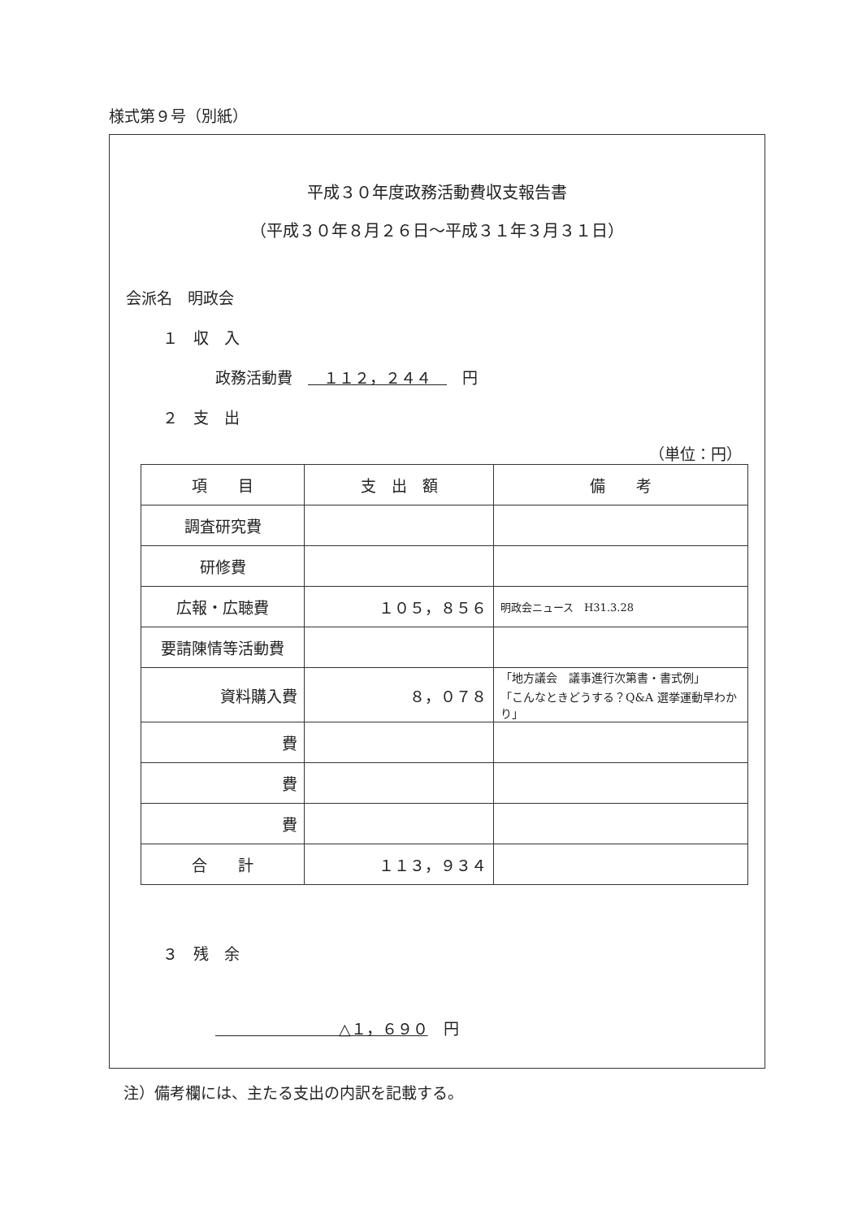様式第９号（別紙）
平成３０年度政務活動費収支報告書
（平成３０年８月２６日～平成３１年３月３１日）
会派名　明政会
１　収　入
政務活動費　　１１２，２４４　　円
２　支　出
（単位：円）
| 項 目 | 支 出 額 | 備 考 |
| --- | --- | --- |
| 調査研究費 | | |
| 研修費 | | |
| 広報・広聴費 | １０５，８５６ | 明政会ニュース H31.3.28 |
| 要請陳情等活動費 | | |
| 資料購入費 | ８，０７８ | 「地方議会 議事進行次第書・書式例」 「こんなときどうする？Q&A 選挙運動早わかり」 |
| 費 | | |
| 費 | | |
| 費 | | |
| 合 計 | １１３，９３４ | |
３　残　余
　　　　　　　　△１，６９０　円
注）備考欄には、主たる支出の内訳を記載する。